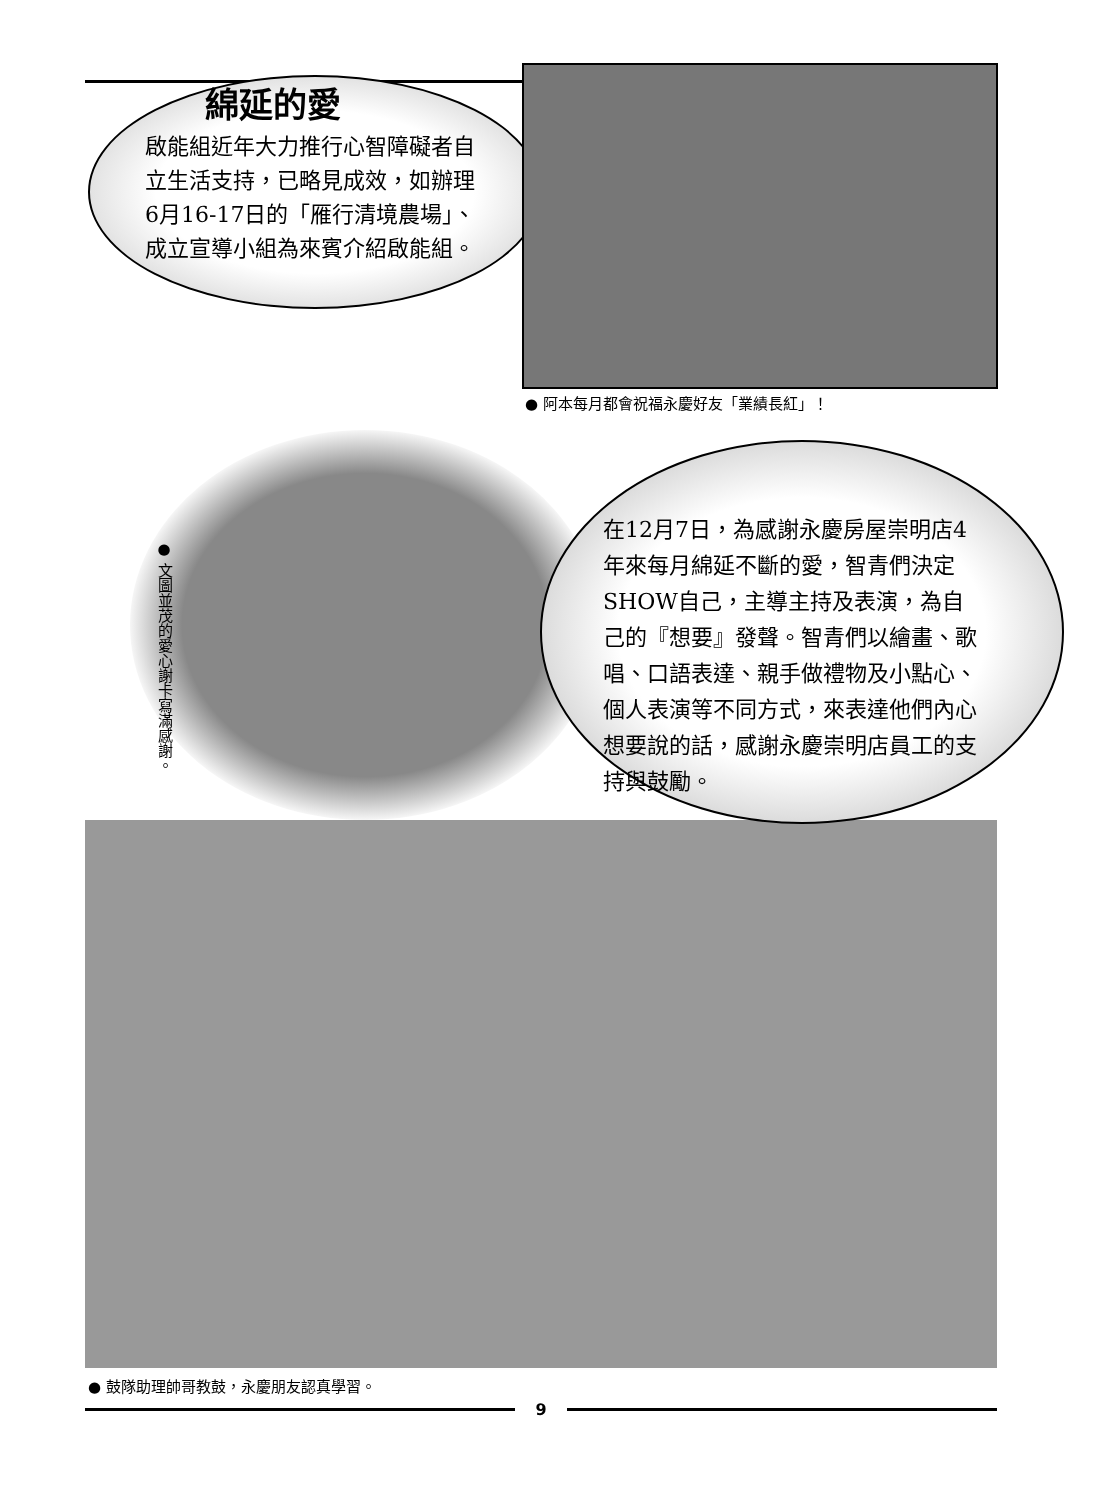綿延的愛
啟能組近年大力推行心智障礙者自立生活支持，已略見成效，如辦理6月16-17日的「雁行清境農場」、成立宣導小組為來賓介紹啟能組。
● 阿本每月都會祝福永慶好友「業績長紅」！
● 文圖並茂的愛心謝卡寫滿感謝。
在12月7日，為感謝永慶房屋崇明店4年來每月綿延不斷的愛，智青們決定SHOW自己，主導主持及表演，為自己的『想要』發聲。智青們以繪畫、歌唱、口語表達、親手做禮物及小點心、個人表演等不同方式，來表達他們內心想要說的話，感謝永慶崇明店員工的支持與鼓勵。
● 鼓隊助理帥哥教鼓，永慶朋友認真學習。
9